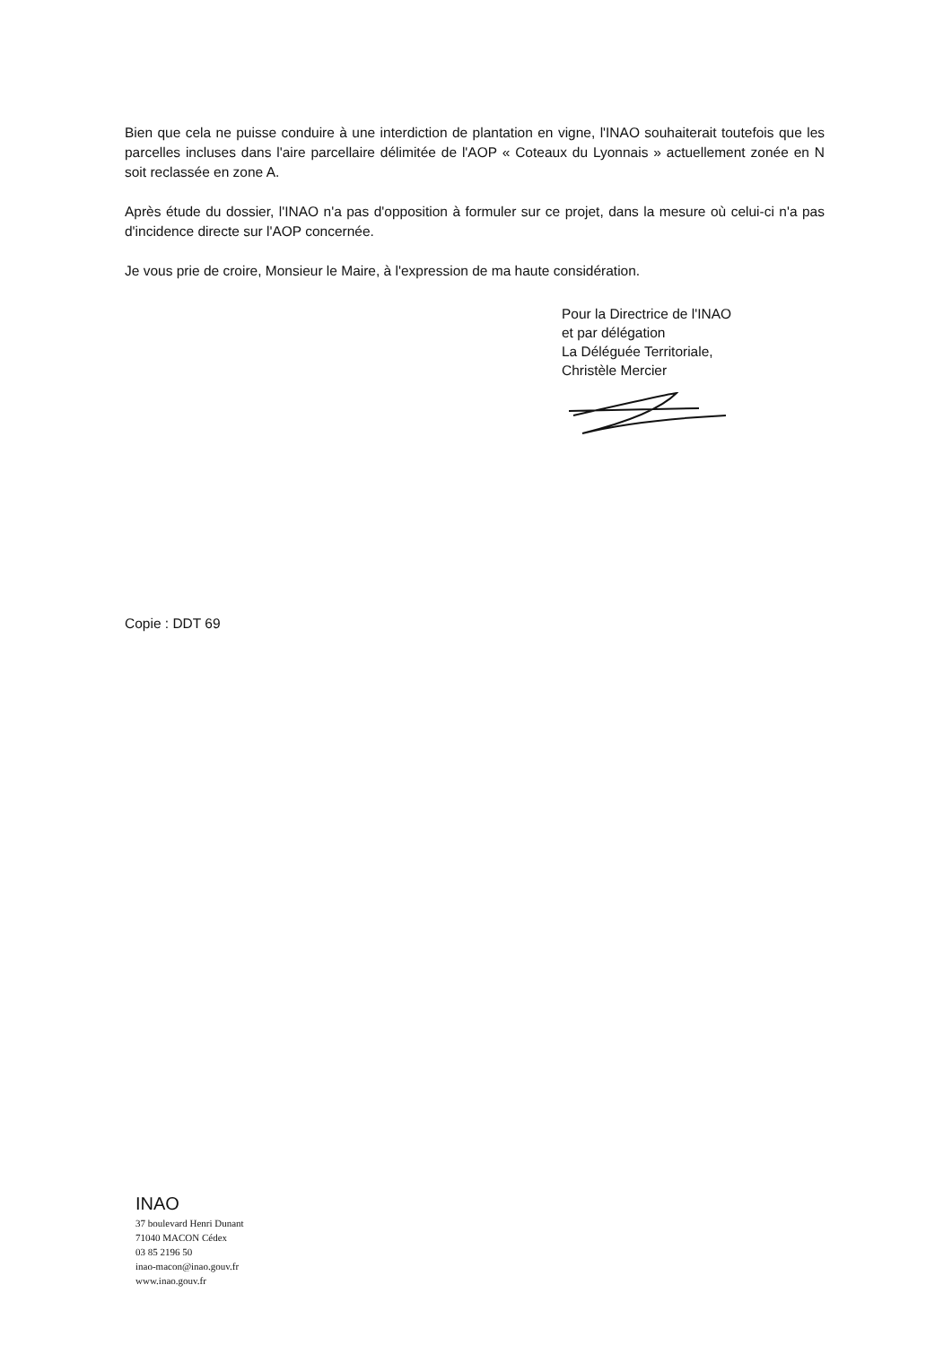Bien que cela ne puisse conduire à une interdiction de plantation en vigne, l'INAO souhaiterait toutefois que les parcelles incluses dans l'aire parcellaire délimitée de l'AOP « Coteaux du Lyonnais » actuellement zonée en N soit reclassée en zone A.
Après étude du dossier, l'INAO n'a pas d'opposition à formuler sur ce projet, dans la mesure où celui-ci n'a pas d'incidence directe sur l'AOP concernée.
Je vous prie de croire, Monsieur le Maire, à l'expression de ma haute considération.
Pour la Directrice de l'INAO
et par délégation
La Déléguée Territoriale,
Christèle Mercier
Copie : DDT 69
INAO
37 boulevard Henri Dunant
71040 MACON Cédex
03 85 2196 50
inao-macon@inao.gouv.fr
www.inao.gouv.fr